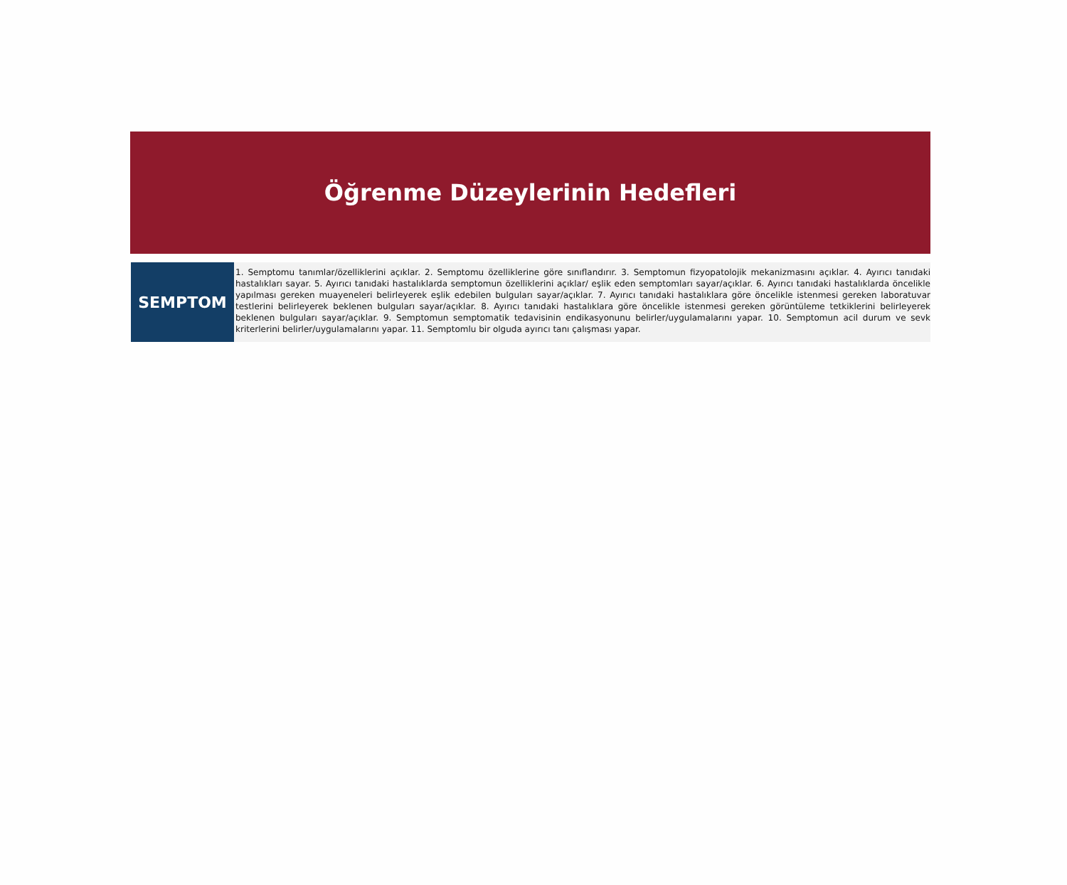Öğrenme Düzeylerinin Hedefleri
| SEMPTOM | 1. Semptomu tanımlar/özelliklerini açıklar. 2. Semptomu özelliklerine göre sınıflandırır. 3. Semptomun fizyopatolojik mekanizmasını açıklar. 4. Ayırıcı tanıdaki hastalıkları sayar. 5. Ayırıcı tanıdaki hastalıklarda semptomun özelliklerini açıklar/ eşlik eden semptomları sayar/açıklar. 6. Ayırıcı tanıdaki hastalıklarda öncelikle yapılması gereken muayeneleri belirleyerek eşlik edebilen bulguları sayar/açıklar. 7. Ayırıcı tanıdaki hastalıklara göre öncelikle istenmesi gereken laboratuvar testlerini belirleyerek beklenen bulguları sayar/açıklar. 8. Ayırıcı tanıdaki hastalıklara göre öncelikle istenmesi gereken görüntüleme tetkiklerini belirleyerek beklenen bulguları sayar/açıklar. 9. Semptomun semptomatik tedavisinin endikasyonunu belirler/uygulamalarını yapar. 10. Semptomun acil durum ve sevk kriterlerini belirler/uygulamalarını yapar. 11. Semptomlu bir olguda ayırıcı tanı çalışması yapar. |